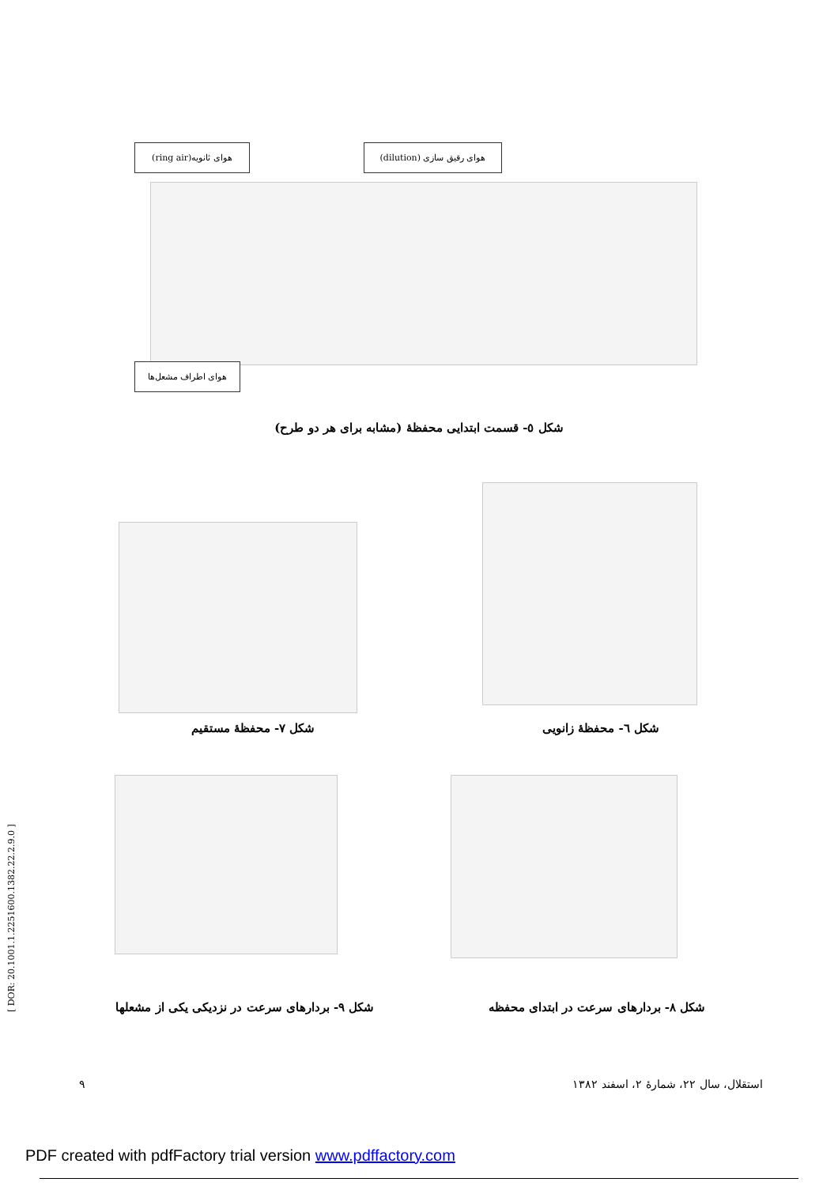هوای ثانویه(ring air)
هوای رقیق سازی (dilution)
هوای اطراف مشعل‌ها
شکل ٥- قسمت ابتدایی محفظهٔ (مشابه برای هر دو طرح)
شکل ٧- محفظهٔ مستقیم
شکل ٦- محفظهٔ زانویی
شکل ٩- بردارهای سرعت در نزدیکی یکی از مشعلها
شکل ٨- بردارهای سرعت در ابتدای محفظه
٩
استقلال، سال ٢٢، شمارهٔ ٢، اسفند ١٣٨٢
[ DOR: 20.1001.1.2251600.1382.22.2.9.0 ]
PDF created with pdfFactory trial version www.pdffactory.com